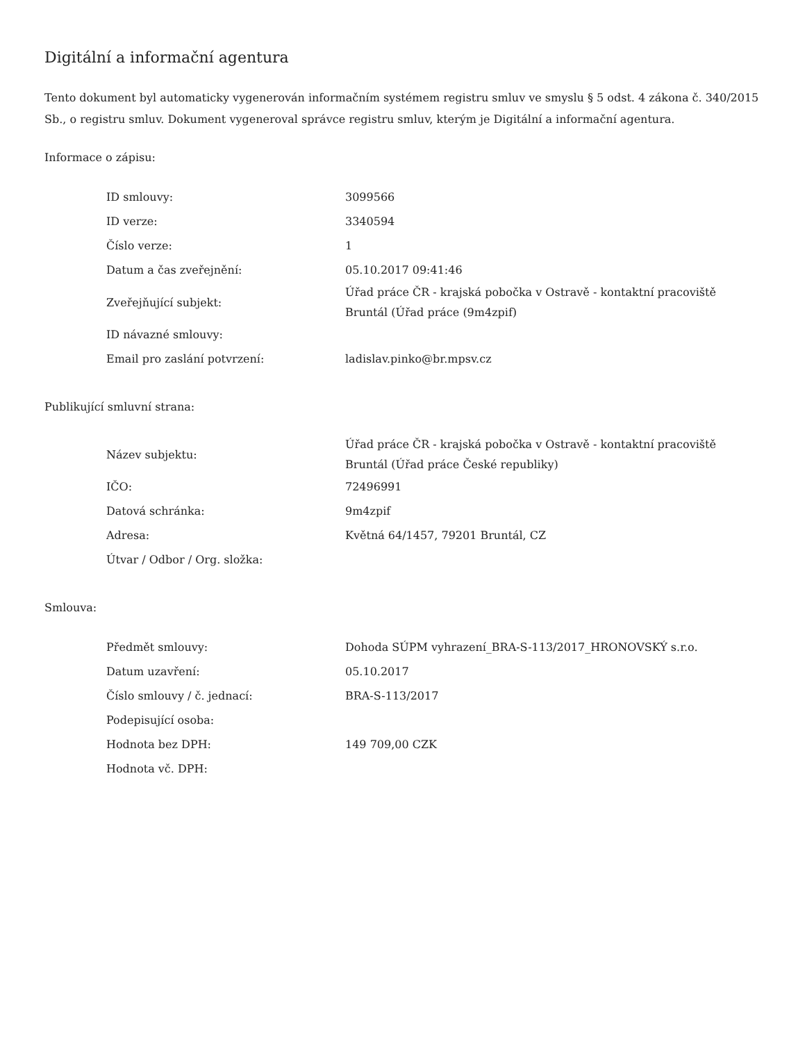Digitální a informační agentura
Tento dokument byl automaticky vygenerován informačním systémem registru smluv ve smyslu § 5 odst. 4 zákona č. 340/2015 Sb., o registru smluv. Dokument vygeneroval správce registru smluv, kterým je Digitální a informační agentura.
Informace o zápisu:
| ID smlouvy: | 3099566 |
| ID verze: | 3340594 |
| Číslo verze: | 1 |
| Datum a čas zveřejnění: | 05.10.2017 09:41:46 |
| Zveřejňující subjekt: | Úřad práce ČR - krajská pobočka v Ostravě - kontaktní pracoviště Bruntál (Úřad práce (9m4zpif) |
| ID návazné smlouvy: | |
| Email pro zaslání potvrzení: | ladislav.pinko@br.mpsv.cz |
Publikující smluvní strana:
| Název subjektu: | Úřad práce ČR - krajská pobočka v Ostravě - kontaktní pracoviště Bruntál (Úřad práce České republiky) |
| IČO: | 72496991 |
| Datová schránka: | 9m4zpif |
| Adresa: | Květná 64/1457, 79201 Bruntál, CZ |
| Útvar / Odbor / Org. složka: | |
Smlouva:
| Předmět smlouvy: | Dohoda SÚPM vyhrazení_BRA-S-113/2017_HRONOVSKÝ s.r.o. |
| Datum uzavření: | 05.10.2017 |
| Číslo smlouvy / č. jednací: | BRA-S-113/2017 |
| Podepisující osoba: | |
| Hodnota bez DPH: | 149 709,00 CZK |
| Hodnota vč. DPH: | |